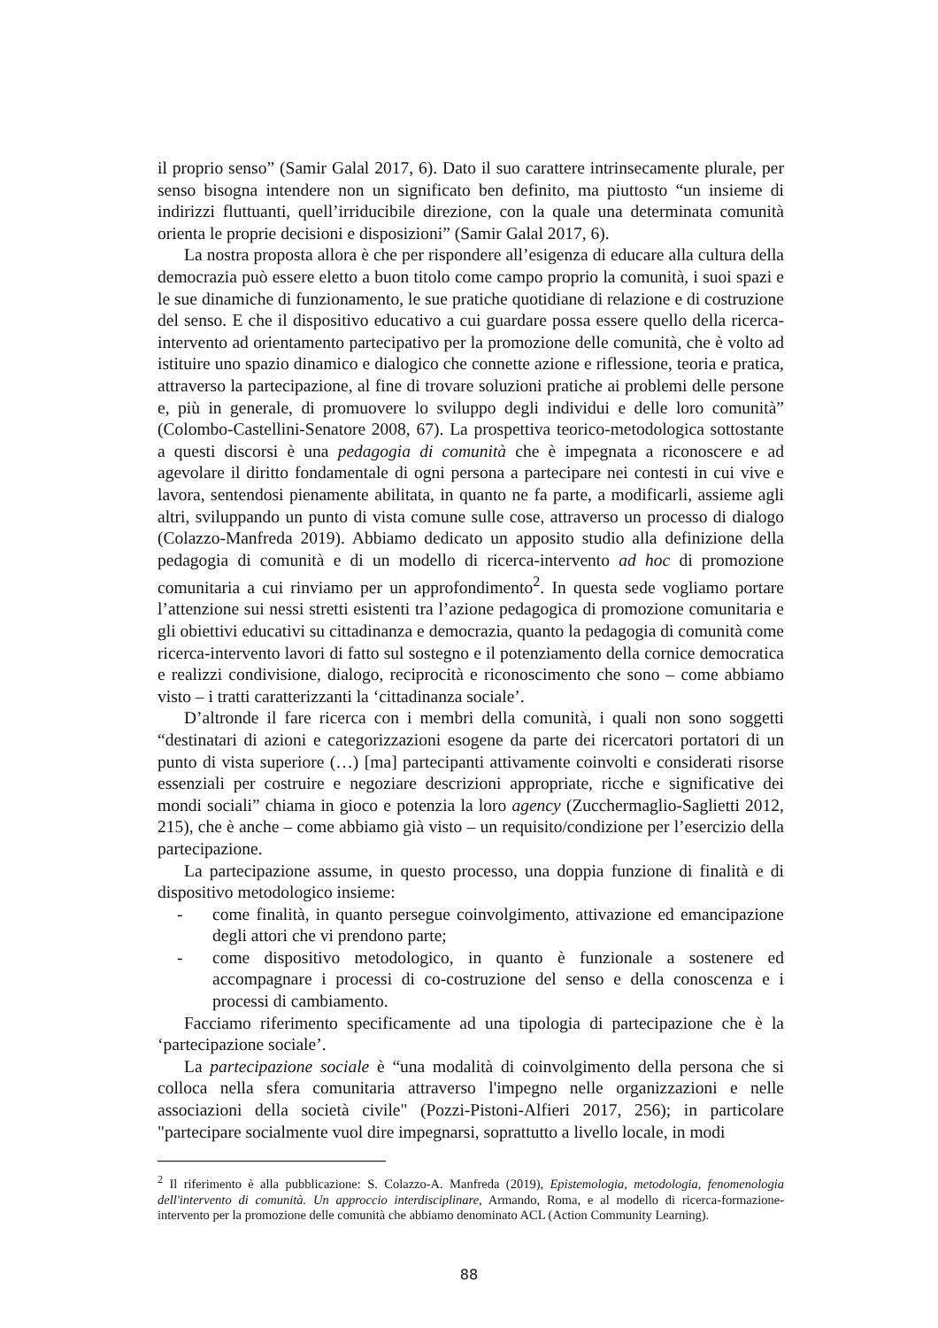il proprio senso” (Samir Galal 2017, 6). Dato il suo carattere intrinsecamente plurale, per senso bisogna intendere non un significato ben definito, ma piuttosto “un insieme di indirizzi fluttuanti, quell’irriducibile direzione, con la quale una determinata comunità orienta le proprie decisioni e disposizioni” (Samir Galal 2017, 6).
La nostra proposta allora è che per rispondere all’esigenza di educare alla cultura della democrazia può essere eletto a buon titolo come campo proprio la comunità, i suoi spazi e le sue dinamiche di funzionamento, le sue pratiche quotidiane di relazione e di costruzione del senso. E che il dispositivo educativo a cui guardare possa essere quello della ricerca-intervento ad orientamento partecipativo per la promozione delle comunità, che è volto ad istituire uno spazio dinamico e dialogico che connette azione e riflessione, teoria e pratica, attraverso la partecipazione, al fine di trovare soluzioni pratiche ai problemi delle persone e, più in generale, di promuovere lo sviluppo degli individui e delle loro comunità” (Colombo-Castellini-Senatore 2008, 67). La prospettiva teorico-metodologica sottostante a questi discorsi è una pedagogia di comunità che è impegnata a riconoscere e ad agevolare il diritto fondamentale di ogni persona a partecipare nei contesti in cui vive e lavora, sentendosi pienamente abilitata, in quanto ne fa parte, a modificarli, assieme agli altri, sviluppando un punto di vista comune sulle cose, attraverso un processo di dialogo (Colazzo-Manfreda 2019). Abbiamo dedicato un apposito studio alla definizione della pedagogia di comunità e di un modello di ricerca-intervento ad hoc di promozione comunitaria a cui rinviamo per un approfondimento<sup>2</sup>. In questa sede vogliamo portare l’attenzione sui nessi stretti esistenti tra l’azione pedagogica di promozione comunitaria e gli obiettivi educativi su cittadinanza e democrazia, quanto la pedagogia di comunità come ricerca-intervento lavori di fatto sul sostegno e il potenziamento della cornice democratica e realizzi condivisione, dialogo, reciprocità e riconoscimento che sono – come abbiamo visto – i tratti caratterizzanti la ‘cittadinanza sociale’.
D’altronde il fare ricerca con i membri della comunità, i quali non sono soggetti “destinatari di azioni e categorizzazioni esogene da parte dei ricercatori portatori di un punto di vista superiore (…) [ma] partecipanti attivamente coinvolti e considerati risorse essenziali per costruire e negoziare descrizioni appropriate, ricche e significative dei mondi sociali” chiama in gioco e potenzia la loro agency (Zucchermaglio-Saglietti 2012, 215), che è anche – come abbiamo già visto – un requisito/condizione per l’esercizio della partecipazione.
La partecipazione assume, in questo processo, una doppia funzione di finalità e di dispositivo metodologico insieme:
- come finalità, in quanto persegue coinvolgimento, attivazione ed emancipazione degli attori che vi prendono parte;
- come dispositivo metodologico, in quanto è funzionale a sostenere ed accompagnare i processi di co-costruzione del senso e della conoscenza e i processi di cambiamento.
Facciamo riferimento specificamente ad una tipologia di partecipazione che è la ‘partecipazione sociale’.
La partecipazione sociale è “una modalità di coinvolgimento della persona che si colloca nella sfera comunitaria attraverso l'impegno nelle organizzazioni e nelle associazioni della società civile" (Pozzi-Pistoni-Alfieri 2017, 256); in particolare "partecipare socialmente vuol dire impegnarsi, soprattutto a livello locale, in modi
<sup>2</sup> Il riferimento è alla pubblicazione: S. Colazzo-A. Manfreda (2019), Epistemologia, metodologia, fenomenologia dell'intervento di comunità. Un approccio interdisciplinare, Armando, Roma, e al modello di ricerca-formazione-intervento per la promozione delle comunità che abbiamo denominato ACL (Action Community Learning).
88